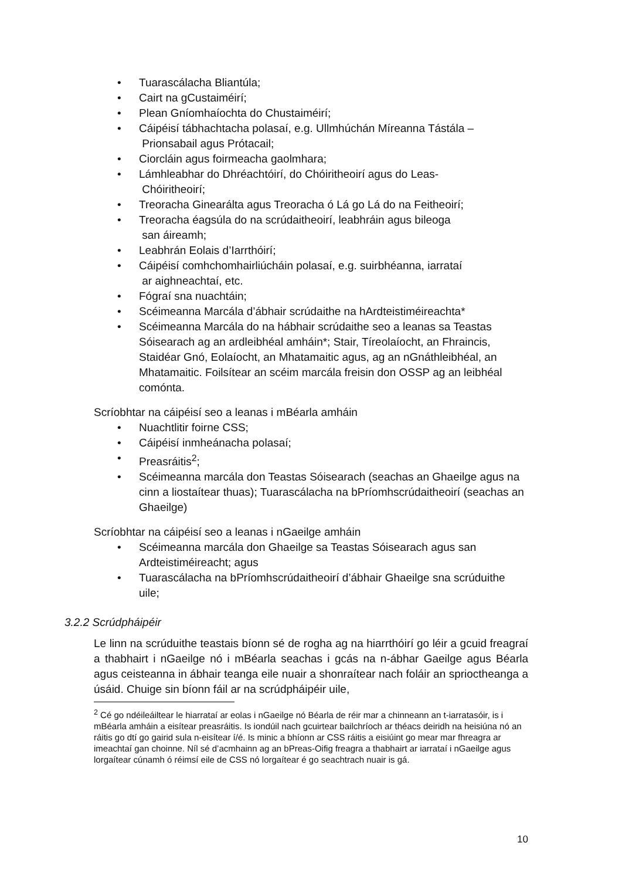• Tuarascálacha Bliantúla;
• Cairt na gCustaiméirí;
• Plean Gníomhaíochta do Chustaiméirí;
• Cáipéisí tábhachtacha polasaí, e.g. Ullmhúchán Míreanna Tástála –
Prionsabail agus Prótacail;
• Ciorcláin agus foirmeacha gaolmhara;
• Lámhleabhar do Dhréachtóirí, do Chóiritheoirí agus do Leas-
Chóiritheoirí;
• Treoracha Ginearálta agus Treoracha ó Lá go Lá do na Feitheoirí;
• Treoracha éagsúla do na scrúdaitheoirí, leabhráin agus bileoga
san áireamh;
• Leabhrán Eolais d’Iarrthóirí;
• Cáipéisí comhchomhairliúcháin polasaí, e.g. suirbhéanna, iarrataí
ar aighneachtaí, etc.
• Fógraí sna nuachtáin;
• Scéimeanna Marcála d’ábhair scrúdaithe na hArdteistiméireachta*
• Scéimeanna Marcála do na hábhair scrúdaithe seo a leanas sa Teastas Sóisearach ag an ardleibhéal amháin*; Stair, Tíreolaíocht, an Fhraincis, Staidéar Gnó, Eolaíocht, an Mhatamaitic agus, ag an nGnáthleibhéal, an Mhatamaitic. Foilsítear an scéim marcála freisin don OSSP ag an leibhéal comónta.
Scríobhtar na cáipéisí seo a leanas i mBéarla amháin
• Nuachtlitir foirne CSS;
• Cáipéisí inmheánacha polasaí;
• Preasráitis<sup>2</sup>;
• Scéimeanna marcála don Teastas Sóisearach (seachas an Ghaeilge agus na cinn a liostaítear thuas); Tuarascálacha na bPríomhscrúdaitheoirí (seachas an Ghaeilge)
Scríobhtar na cáipéisí seo a leanas i nGaeilge amháin
• Scéimeanna marcála don Ghaeilge sa Teastas Sóisearach agus san Ardteistiméireacht; agus
• Tuarascálacha na bPríomhscrúdaitheoirí d’ábhair Ghaeilge sna scrúduithe uile;
3.2.2 Scrúdpháipéir
Le linn na scrúduithe teastais bíonn sé de rogha ag na hiarrthóirí go léir a gcuid freagraí a thabhairt i nGaeilge nó i mBéarla seachas i gcás na n-ábhar Gaeilge agus Béarla agus ceisteanna in ábhair teanga eile nuair a shonraítear nach foláir an sprioctheanga a úsáid. Chuige sin bíonn fáil ar na scrúdpháipéir uile,
<sup>2</sup> Cé go ndéileáiltear le hiarrataí ar eolas i nGaeilge nó Béarla de réir mar a chinneann an t-iarratasóir, is i mBéarla amháin a eisítear preasráitis. Is iondúil nach gcuirtear bailchríoch ar théacs deiridh na heisiúna nó an ráitis go dtí go gairid sula n-eisítear í/é. Is minic a bhíonn ar CSS ráitis a eisiúint go mear mar fhreagra ar imeachtaí gan choinne. Níl sé d’acmhainn ag an bPreas-Oifig freagra a thabhairt ar iarrataí i nGaeilge agus lorgaítear cúnamh ó réimsí eile de CSS nó lorgaítear é go seachtrach nuair is gá.
10